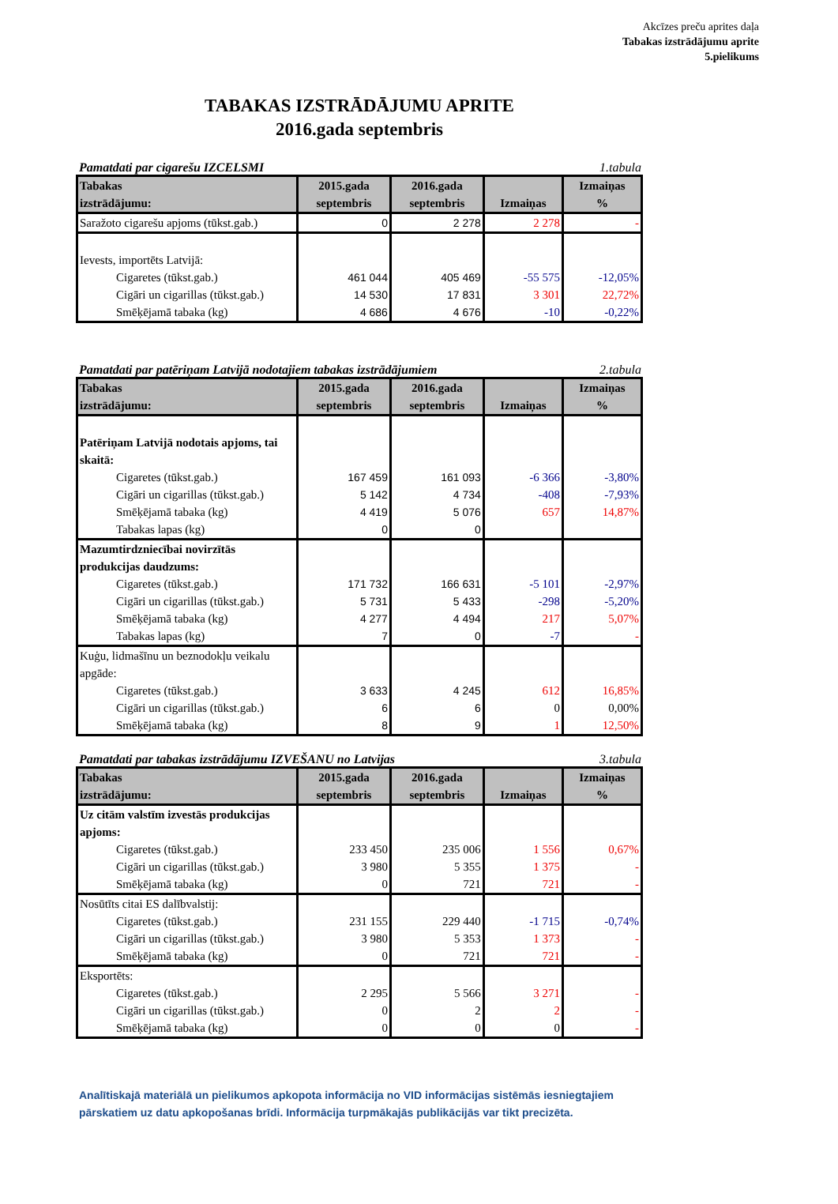Akcīzes preču aprites daļa
Tabakas izstrādājumu aprite
5.pielikums
TABAKAS IZSTRĀDĀJUMU APRITE
2016.gada septembris
Pamatdati par cigarešu IZCELSMI 1.tabula
| Tabakas izstrādājumu: | 2015.gada septembris | 2016.gada septembris | Izmaiņas | Izmaiņas % |
| --- | --- | --- | --- | --- |
| Saražoto cigarešu apjoms (tūkst.gab.) | 0 | 2 278 | 2 278 | - |
| Ievests, importēts Latvijā: | | | | |
| Cigaretes (tūkst.gab.) | 461 044 | 405 469 | -55 575 | -12,05% |
| Cigāri un cigarillas (tūkst.gab.) | 14 530 | 17 831 | 3 301 | 22,72% |
| Smēķējamā tabaka (kg) | 4 686 | 4 676 | -10 | -0,22% |
Pamatdati par patēriņam Latvijā nodotajiem tabakas izstrādājumiem 2.tabula
| Tabakas izstrādājumu: | 2015.gada septembris | 2016.gada septembris | Izmaiņas | Izmaiņas % |
| --- | --- | --- | --- | --- |
| Patēriņam Latvijā nodotais apjoms, tai skaitā: | | | | |
| Cigaretes (tūkst.gab.) | 167 459 | 161 093 | -6 366 | -3,80% |
| Cigāri un cigarillas (tūkst.gab.) | 5 142 | 4 734 | -408 | -7,93% |
| Smēķējamā tabaka (kg) | 4 419 | 5 076 | 657 | 14,87% |
| Tabakas lapas (kg) | 0 | 0 | | |
| Mazumtirdzniecībai novirzītās produkcijas daudzums: | | | | |
| Cigaretes (tūkst.gab.) | 171 732 | 166 631 | -5 101 | -2,97% |
| Cigāri un cigarillas (tūkst.gab.) | 5 731 | 5 433 | -298 | -5,20% |
| Smēķējamā tabaka (kg) | 4 277 | 4 494 | 217 | 5,07% |
| Tabakas lapas (kg) | 7 | 0 | -7 | - |
| Kuģu, lidmašīnu un beznodokļu veikalu apgāde: | | | | |
| Cigaretes (tūkst.gab.) | 3 633 | 4 245 | 612 | 16,85% |
| Cigāri un cigarillas (tūkst.gab.) | 6 | 6 | 0 | 0,00% |
| Smēķējamā tabaka (kg) | 8 | 9 | 1 | 12,50% |
Pamatdati par tabakas izstrādājumu IZVEŠANU no Latvijas 3.tabula
| Tabakas izstrādājumu: | 2015.gada septembris | 2016.gada septembris | Izmaiņas | Izmaiņas % |
| --- | --- | --- | --- | --- |
| Uz citām valstīm izvestās produkcijas apjoms: | | | | |
| Cigaretes (tūkst.gab.) | 233 450 | 235 006 | 1 556 | 0,67% |
| Cigāri un cigarillas (tūkst.gab.) | 3 980 | 5 355 | 1 375 | - |
| Smēķējamā tabaka (kg) | 0 | 721 | 721 | - |
| Nosūtīts citai ES dalībvalstij: | | | | |
| Cigaretes (tūkst.gab.) | 231 155 | 229 440 | -1 715 | -0,74% |
| Cigāri un cigarillas (tūkst.gab.) | 3 980 | 5 353 | 1 373 | - |
| Smēķējamā tabaka (kg) | 0 | 721 | 721 | - |
| Eksportēts: | | | | |
| Cigaretes (tūkst.gab.) | 2 295 | 5 566 | 3 271 | - |
| Cigāri un cigarillas (tūkst.gab.) | 0 | 2 | 2 | - |
| Smēķējamā tabaka (kg) | 0 | 0 | 0 | - |
Analītiskajā materiālā un pielikumos apkopota informācija no VID informācijas sistēmās iesniegtajiem pārskatiem uz datu apkopošanas brīdi. Informācija turpmākajās publikācijās var tikt precizēta.